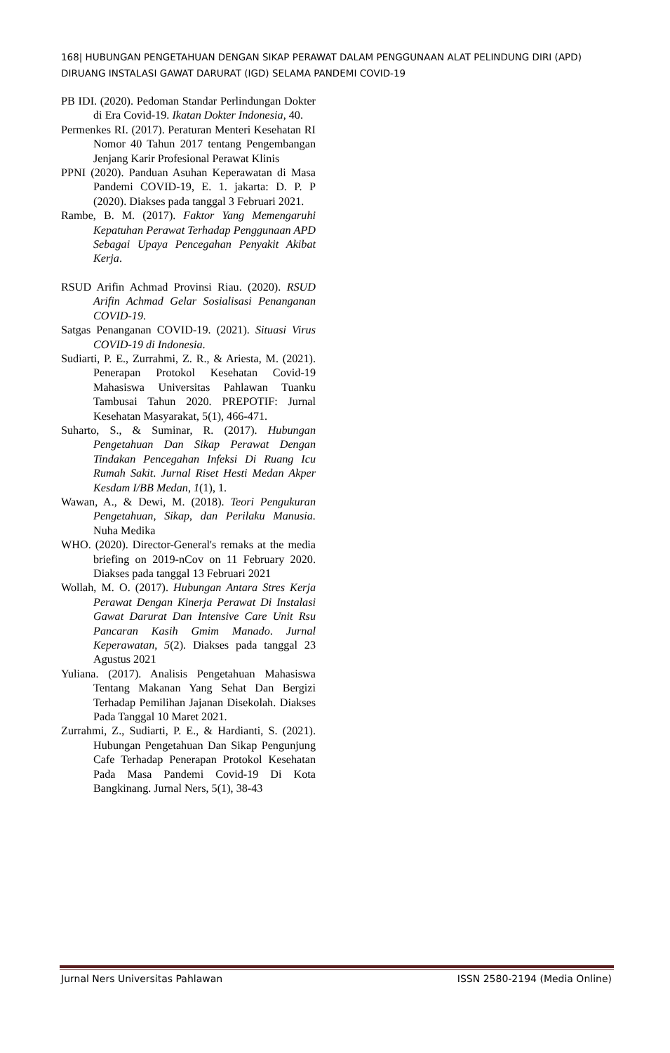168| HUBUNGAN PENGETAHUAN DENGAN SIKAP PERAWAT DALAM PENGGUNAAN ALAT PELINDUNG DIRI (APD) DIRUANG INSTALASI GAWAT DARURAT (IGD) SELAMA PANDEMI COVID-19
PB IDI. (2020). Pedoman Standar Perlindungan Dokter di Era Covid-19. Ikatan Dokter Indonesia, 40.
Permenkes RI. (2017). Peraturan Menteri Kesehatan RI Nomor 40 Tahun 2017 tentang Pengembangan Jenjang Karir Profesional Perawat Klinis
PPNI (2020). Panduan Asuhan Keperawatan di Masa Pandemi COVID-19, E. 1. jakarta: D. P. P (2020). Diakses pada tanggal 3 Februari 2021.
Rambe, B. M. (2017). Faktor Yang Memengaruhi Kepatuhan Perawat Terhadap Penggunaan APD Sebagai Upaya Pencegahan Penyakit Akibat Kerja.
RSUD Arifin Achmad Provinsi Riau. (2020). RSUD Arifin Achmad Gelar Sosialisasi Penanganan COVID-19.
Satgas Penanganan COVID-19. (2021). Situasi Virus COVID-19 di Indonesia.
Sudiarti, P. E., Zurrahmi, Z. R., & Ariesta, M. (2021). Penerapan Protokol Kesehatan Covid-19 Mahasiswa Universitas Pahlawan Tuanku Tambusai Tahun 2020. PREPOTIF: Jurnal Kesehatan Masyarakat, 5(1), 466-471.
Suharto, S., & Suminar, R. (2017). Hubungan Pengetahuan Dan Sikap Perawat Dengan Tindakan Pencegahan Infeksi Di Ruang Icu Rumah Sakit. Jurnal Riset Hesti Medan Akper Kesdam I/BB Medan, 1(1), 1.
Wawan, A., & Dewi, M. (2018). Teori Pengukuran Pengetahuan, Sikap, dan Perilaku Manusia. Nuha Medika
WHO. (2020). Director-General's remaks at the media briefing on 2019-nCov on 11 February 2020. Diakses pada tanggal 13 Februari 2021
Wollah, M. O. (2017). Hubungan Antara Stres Kerja Perawat Dengan Kinerja Perawat Di Instalasi Gawat Darurat Dan Intensive Care Unit Rsu Pancaran Kasih Gmim Manado. Jurnal Keperawatan, 5(2). Diakses pada tanggal 23 Agustus 2021
Yuliana. (2017). Analisis Pengetahuan Mahasiswa Tentang Makanan Yang Sehat Dan Bergizi Terhadap Pemilihan Jajanan Disekolah. Diakses Pada Tanggal 10 Maret 2021.
Zurrahmi, Z., Sudiarti, P. E., & Hardianti, S. (2021). Hubungan Pengetahuan Dan Sikap Pengunjung Cafe Terhadap Penerapan Protokol Kesehatan Pada Masa Pandemi Covid-19 Di Kota Bangkinang. Jurnal Ners, 5(1), 38-43
Jurnal Ners Universitas Pahlawan ISSN 2580-2194 (Media Online)